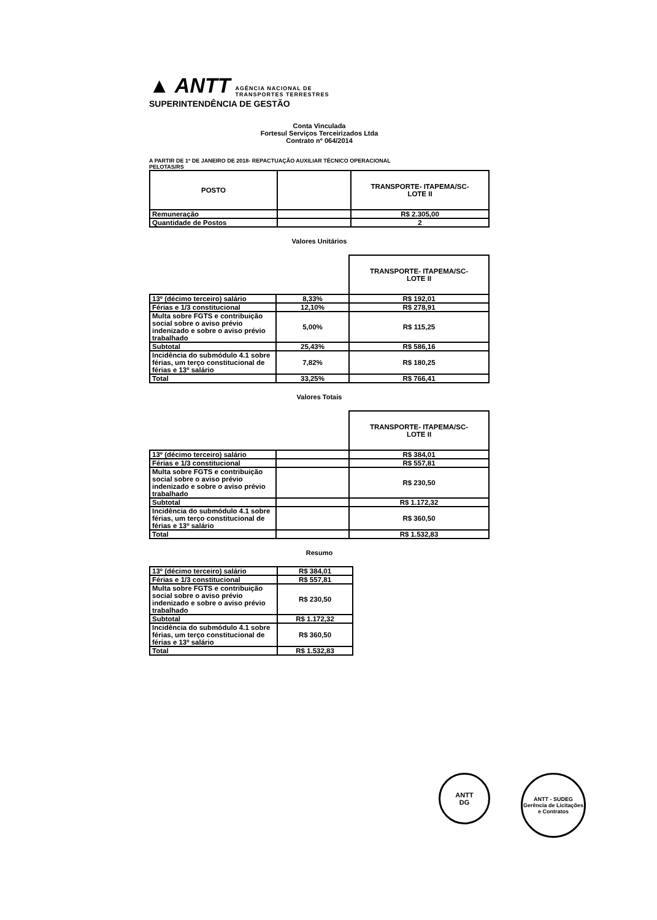▲ ANTT AGÊNCIA NACIONAL DE
TRANSPORTES TERRESTRES
SUPERINTENDÊNCIA DE GESTÃO
Conta Vinculada
Fortesul Serviços Terceirizados Ltda
Contrato nº 064/2014
A PARTIR DE 1º DE JANEIRO DE 2018- REPACTUAÇÃO AUXILIAR TÉCNICO OPERACIONAL
PELOTAS/RS
| POSTO | | TRANSPORTE- ITAPEMA/SC- LOTE II |
| --- | --- | --- |
| Remuneração | | R$ 2.305,00 |
| Quantidade de Postos | | 2 |
Valores Unitários
| | | TRANSPORTE- ITAPEMA/SC- LOTE II |
| --- | --- | --- |
| 13º (décimo terceiro) salário | 8,33% | R$ 192,01 |
| Férias e 1/3 constitucional | 12,10% | R$ 278,91 |
| Multa sobre FGTS e contribuição social sobre o aviso prévio indenizado e sobre o aviso prévio trabalhado | 5,00% | R$ 115,25 |
| Subtotal | 25,43% | R$ 586,16 |
| Incidência do submódulo 4.1 sobre férias, um terço constitucional de férias e 13º salário | 7,82% | R$ 180,25 |
| Total | 33,25% | R$ 766,41 |
Valores Totais
| | | TRANSPORTE- ITAPEMA/SC- LOTE II |
| --- | --- | --- |
| 13º (décimo terceiro) salário | | R$ 384,01 |
| Férias e 1/3 constitucional | | R$ 557,81 |
| Multa sobre FGTS e contribuição social sobre o aviso prévio indenizado e sobre o aviso prévio trabalhado | | R$ 230,50 |
| Subtotal | | R$ 1.172,32 |
| Incidência do submódulo 4.1 sobre férias, um terço constitucional de férias e 13º salário | | R$ 360,50 |
| Total | | R$ 1.532,83 |
Resumo
| 13º (décimo terceiro) salário | R$ 384,01 |
| Férias e 1/3 constitucional | R$ 557,81 |
| Multa sobre FGTS e contribuição social sobre o aviso prévio indenizado e sobre o aviso prévio trabalhado | R$ 230,50 |
| Subtotal | R$ 1.172,32 |
| Incidência do submódulo 4.1 sobre férias, um terço constitucional de férias e 13º salário | R$ 360,50 |
| Total | R$ 1.532,83 |
ANTT
DG
ANTT - SUDEG
Gerência de Licitações e Contratos